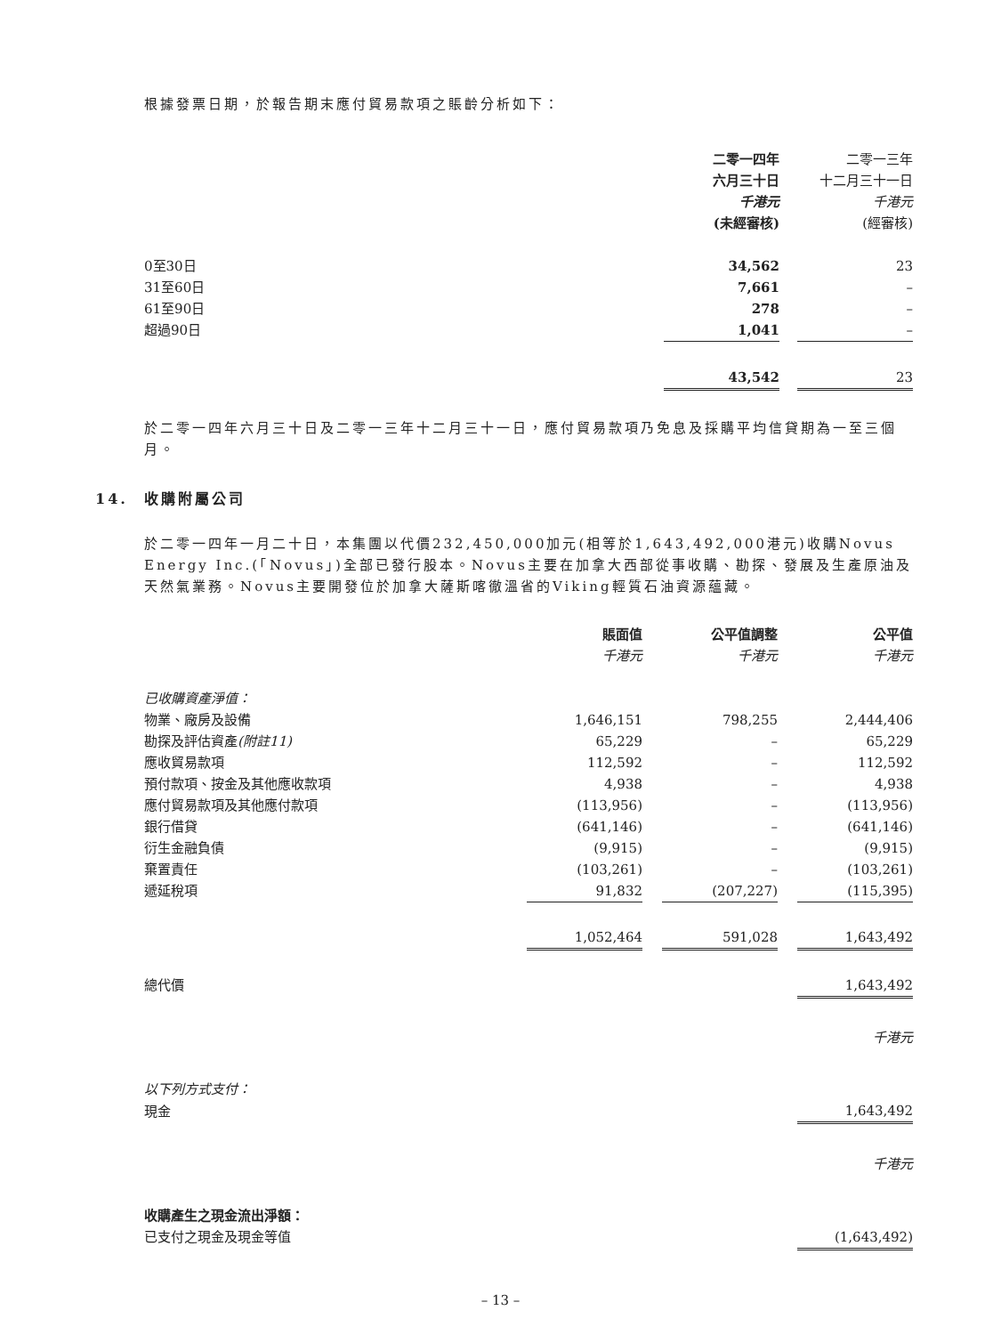根據發票日期，於報告期末應付貿易款項之賬齡分析如下：
| | 二零一四年 六月三十日 千港元 (未經審核) | | 二零一三年 十二月三十一日 千港元 (經審核) |
| 0至30日 | 34,562 | | 23 |
| 31至60日 | 7,661 | | – |
| 61至90日 | 278 | | – |
| 超過90日 | 1,041 | | – |
| | 43,542 | | 23 |
於二零一四年六月三十日及二零一三年十二月三十一日，應付貿易款項乃免息及採購平均信貸期為一至三個月。
14. 收購附屬公司
於二零一四年一月二十日，本集團以代價232,450,000加元(相等於1,643,492,000港元)收購Novus Energy Inc.(「Novus」)全部已發行股本。Novus主要在加拿大西部從事收購、勘探、發展及生產原油及天然氣業務。Novus主要開發位於加拿大薩斯喀徹溫省的Viking輕質石油資源蘊藏。
| | 賬面值 千港元 | | 公平值調整 千港元 | | 公平值 千港元 |
| 已收購資產淨值： | | | | | |
| 物業、廠房及設備 | 1,646,151 | | 798,255 | | 2,444,406 |
| 勘探及評估資產 (附註11) | 65,229 | | – | | 65,229 |
| 應收貿易款項 | 112,592 | | – | | 112,592 |
| 預付款項、按金及其他應收款項 | 4,938 | | – | | 4,938 |
| 應付貿易款項及其他應付款項 | (113,956) | | – | | (113,956) |
| 銀行借貸 | (641,146) | | – | | (641,146) |
| 衍生金融負債 | (9,915) | | – | | (9,915) |
| 棄置責任 | (103,261) | | – | | (103,261) |
| 遞延稅項 | 91,832 | | (207,227) | | (115,395) |
| | 1,052,464 | | 591,028 | | 1,643,492 |
| 總代價 | | | | | 1,643,492 |
| | | | | | 千港元 |
| 以下列方式支付： | | | | | |
| 現金 | | | | | 1,643,492 |
| | | | | | 千港元 |
| 收購產生之現金流出淨額： | | | | | |
| 已支付之現金及現金等值 | | | | | (1,643,492) |
– 13 –